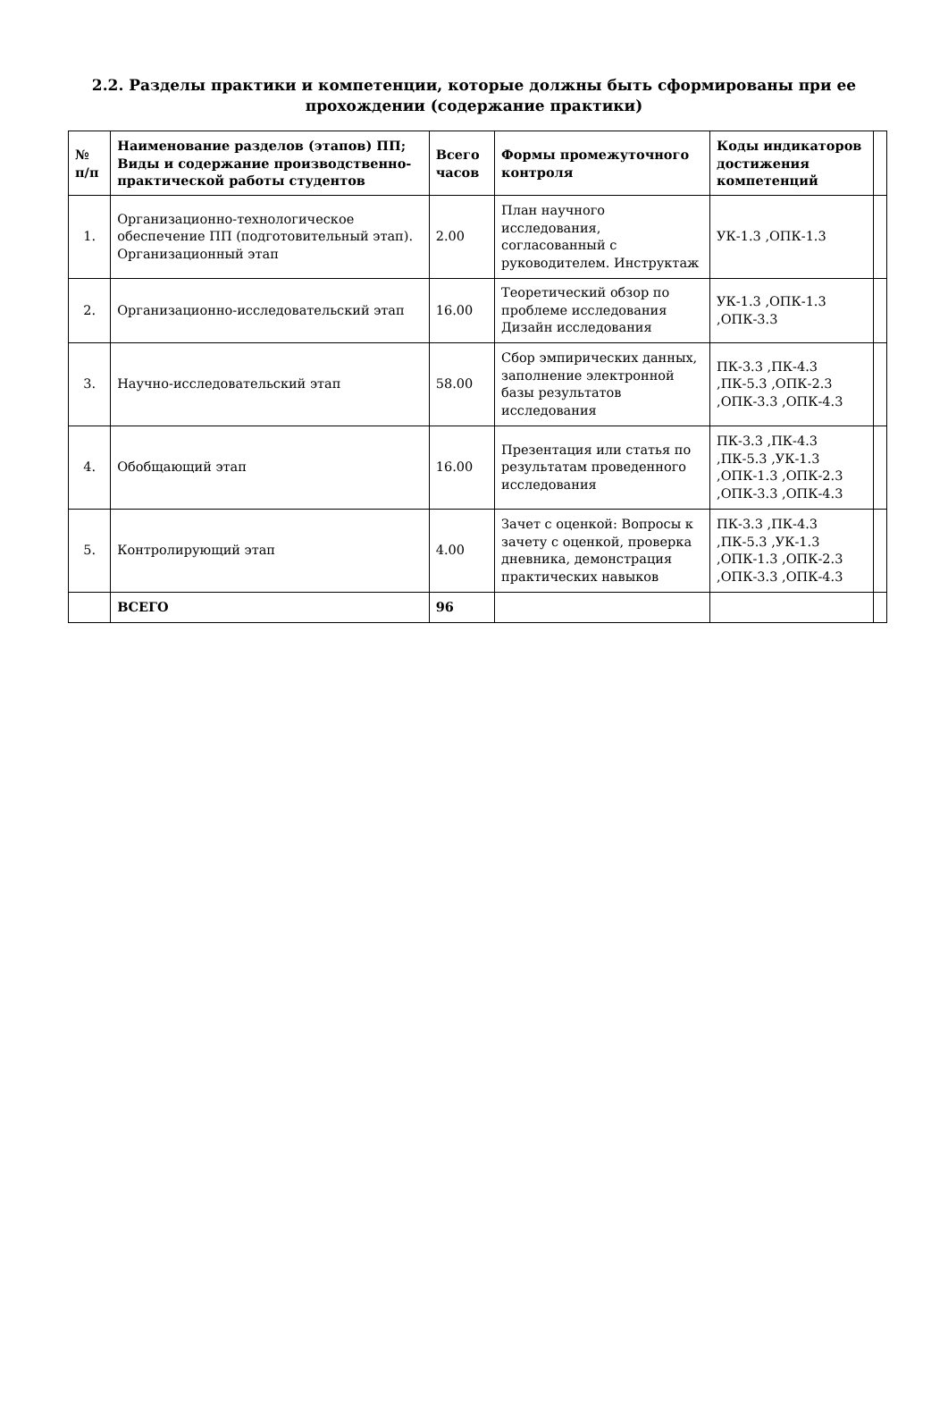2.2. Разделы практики и компетенции, которые должны быть сформированы при ее прохождении (содержание практики)
| № п/п | Наименование разделов (этапов) ПП; Виды и содержание производственно-практической работы студентов | Всего часов | Формы промежуточного контроля | Коды индикаторов достижения компетенций | |
| --- | --- | --- | --- | --- | --- |
| 1. | Организационно-технологическое обеспечение ПП (подготовительный этап). Организационный этап | 2.00 | План научного исследования, согласованный с руководителем. Инструктаж | УК-1.3 ,ОПК-1.3 | |
| 2. | Организационно-исследовательский этап | 16.00 | Теоретический обзор по проблеме исследования Дизайн исследования | УК-1.3 ,ОПК-1.3 ,ОПК-3.3 | |
| 3. | Научно-исследовательский этап | 58.00 | Сбор эмпирических данных, заполнение электронной базы результатов исследования | ПК-3.3 ,ПК-4.3 ,ПК-5.3 ,ОПК-2.3 ,ОПК-3.3 ,ОПК-4.3 | |
| 4. | Обобщающий этап | 16.00 | Презентация или статья по результатам проведенного исследования | ПК-3.3 ,ПК-4.3 ,ПК-5.3 ,УК-1.3 ,ОПК-1.3 ,ОПК-2.3 ,ОПК-3.3 ,ОПК-4.3 | |
| 5. | Контролирующий этап | 4.00 | Зачет с оценкой: Вопросы к зачету с оценкой, проверка дневника, демонстрация практических навыков | ПК-3.3 ,ПК-4.3 ,ПК-5.3 ,УК-1.3 ,ОПК-1.3 ,ОПК-2.3 ,ОПК-3.3 ,ОПК-4.3 | |
| | ВСЕГО | 96 | | | |